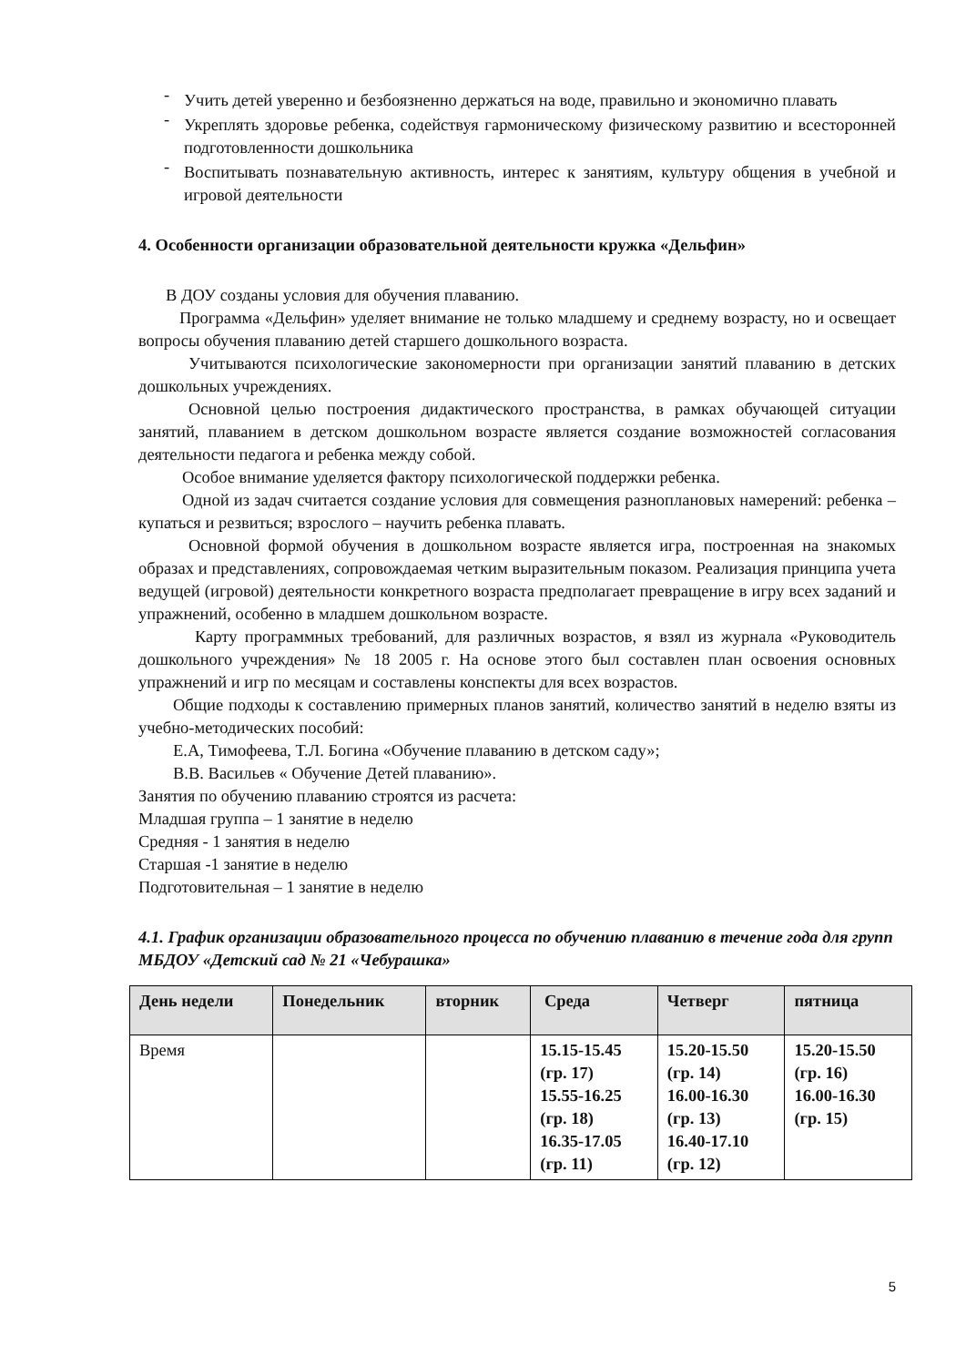- Учить детей уверенно и безбоязненно держаться на воде, правильно и экономично плавать
- Укреплять здоровье ребенка, содействуя гармоническому физическому развитию и всесторонней подготовленности дошкольника
- Воспитывать познавательную активность, интерес к занятиям, культуру общения в учебной и игровой деятельности
4. Особенности организации образовательной деятельности кружка «Дельфин»
В ДОУ созданы условия для обучения плаванию.
Программа «Дельфин» уделяет внимание не только младшему и среднему возрасту, но и освещает вопросы обучения плаванию детей старшего дошкольного возраста.
Учитываются психологические закономерности при организации занятий плаванию в детских дошкольных учреждениях.
Основной целью построения дидактического пространства, в рамках обучающей ситуации занятий, плаванием в детском дошкольном возрасте является создание возможностей согласования деятельности педагога и ребенка между собой.
Особое внимание уделяется фактору психологической поддержки ребенка.
Одной из задач считается создание условия для совмещения разноплановых намерений: ребенка – купаться и резвиться; взрослого – научить ребенка плавать.
Основной формой обучения в дошкольном возрасте является игра, построенная на знакомых образах и представлениях, сопровождаемая четким выразительным показом. Реализация принципа учета ведущей (игровой) деятельности конкретного возраста предполагает превращение в игру всех заданий и упражнений, особенно в младшем дошкольном возрасте.
Карту программных требований, для различных возрастов, я взял из журнала «Руководитель дошкольного учреждения» № 18 2005 г. На основе этого был составлен план освоения основных упражнений и игр по месяцам и составлены конспекты для всех возрастов.
Общие подходы к составлению примерных планов занятий, количество занятий в неделю взяты из учебно-методических пособий:
Е.А, Тимофеева, Т.Л. Богина «Обучение плаванию в детском саду»;
В.В. Васильев « Обучение Детей плаванию».
Занятия по обучению плаванию строятся из расчета:
Младшая группа – 1 занятие в неделю
Средняя - 1 занятия в неделю
Старшая -1 занятие в неделю
Подготовительная – 1 занятие в неделю
4.1. График организации образовательного процесса по обучению плаванию в течение года для групп МБДОУ «Детский сад № 21 «Чебурашка»
| День недели | Понедельник | вторник | Среда | Четверг | пятница |
| --- | --- | --- | --- | --- | --- |
| Время | | | 15.15-15.45 (гр. 17) 15.55-16.25 (гр. 18) 16.35-17.05 (гр. 11) | 15.20-15.50 (гр. 14) 16.00-16.30 (гр. 13) 16.40-17.10 (гр. 12) | 15.20-15.50 (гр. 16) 16.00-16.30 (гр. 15) |
5